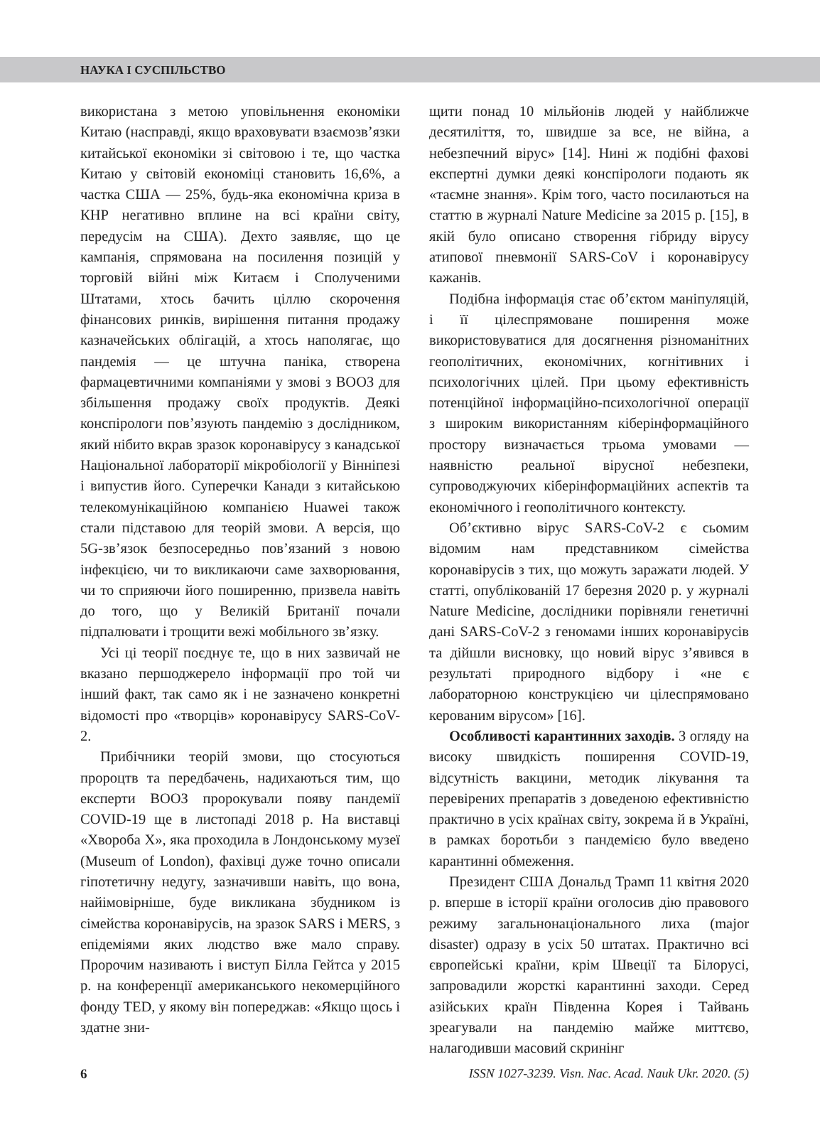НАУКА І СУСПІЛЬСТВО
використана з метою уповільнення економіки Китаю (насправді, якщо враховувати взаємозв’язки китайської економіки зі світовою і те, що частка Китаю у світовій економіці становить 16,6%, а частка США — 25%, будь-яка економічна криза в КНР негативно вплине на всі країни світу, передусім на США). Дехто заявляє, що це кампанія, спрямована на посилення позицій у торговій війні між Китаєм і Сполученими Штатами, хтось бачить ціллю скорочення фінансових ринків, вирішення питання продажу казначейських облігацій, а хтось наполягає, що пандемія — це штучна паніка, створена фармацевтичними компаніями у змові з ВООЗ для збільшення продажу своїх продуктів. Деякі конспірологи пов’язують пандемію з дослідником, який нібито вкрав зразок коронавірусу з канадської Національної лабораторії мікробіології у Вінніпезі і випустив його. Суперечки Канади з китайською телекомунікаційною компанією Huawei також стали підставою для теорій змови. А версія, що 5G-зв’язок безпосередньо пов’язаний з новою інфекцією, чи то викликаючи саме захворювання, чи то сприяючи його поширенню, призвела навіть до того, що у Великій Британії почали підпалювати і трощити вежі мобільного зв’язку.
Усі ці теорії поєднує те, що в них зазвичай не вказано першоджерело інформації про той чи інший факт, так само як і не зазначено конкретні відомості про «творців» коронавірусу SARS-CoV-2.
Прибічники теорій змови, що стосуються пророцтв та передбачень, надихаються тим, що експерти ВООЗ пророкували появу пандемії COVID-19 ще в листопаді 2018 р. На виставці «Хвороба X», яка проходила в Лондонському музеї (Museum of London), фахівці дуже точно описали гіпотетичну недугу, зазначивши навіть, що вона, найімовірніше, буде викликана збудником із сімейства коронавірусів, на зразок SARS і MERS, з епідеміями яких людство вже мало справу. Пророчим називають і виступ Білла Гейтса у 2015 р. на конференції американського некомерційного фонду TED, у якому він попереджав: «Якщо щось і здатне зни-
щити понад 10 мільйонів людей у найближче десятиліття, то, швидше за все, не війна, а небезпечний вірус» [14]. Нині ж подібні фахові експертні думки деякі конспірологи подають як «таємне знання». Крім того, часто посилаються на статтю в журналі Nature Medicine за 2015 р. [15], в якій було описано створення гібриду вірусу атипової пневмонії SARS-CoV і коронавірусу кажанів.
Подібна інформація стає об’єктом маніпуляцій, і її цілеспрямоване поширення може використовуватися для досягнення різноманітних геополітичних, економічних, когнітивних і психологічних цілей. При цьому ефективність потенційної інформаційно-психологічної операції з широким використанням кіберінформаційного простору визначається трьома умовами — наявністю реальної вірусної небезпеки, супроводжуючих кіберінформаційних аспектів та економічного і геополітичного контексту.
Об’єктивно вірус SARS-CoV-2 є сьомим відомим нам представником сімейства коронавірусів з тих, що можуть заражати людей. У статті, опублікованій 17 березня 2020 р. у журналі Nature Medicine, дослідники порівняли генетичні дані SARS-CoV-2 з геномами інших коронавірусів та дійшли висновку, що новий вірус з’явився в результаті природного відбору і «не є лабораторною конструкцією чи цілеспрямовано керованим вірусом» [16].
Особливості карантинних заходів. З огляду на високу швидкість поширення COVID-19, відсутність вакцини, методик лікування та перевірених препаратів з доведеною ефективністю практично в усіх країнах світу, зокрема й в Україні, в рамках боротьби з пандемією було введено карантинні обмеження.
Президент США Дональд Трамп 11 квітня 2020 р. вперше в історії країни оголосив дію правового режиму загальнонаціонального лиха (major disaster) одразу в усіх 50 штатах. Практично всі європейські країни, крім Швеції та Білорусі, запровадили жорсткі карантинні заходи. Серед азійських країн Південна Корея і Тайвань зреагували на пандемію майже миттєво, налагодивши масовий скринінг
6 ISSN 1027-3239. Visn. Nac. Acad. Nauk Ukr. 2020. (5)